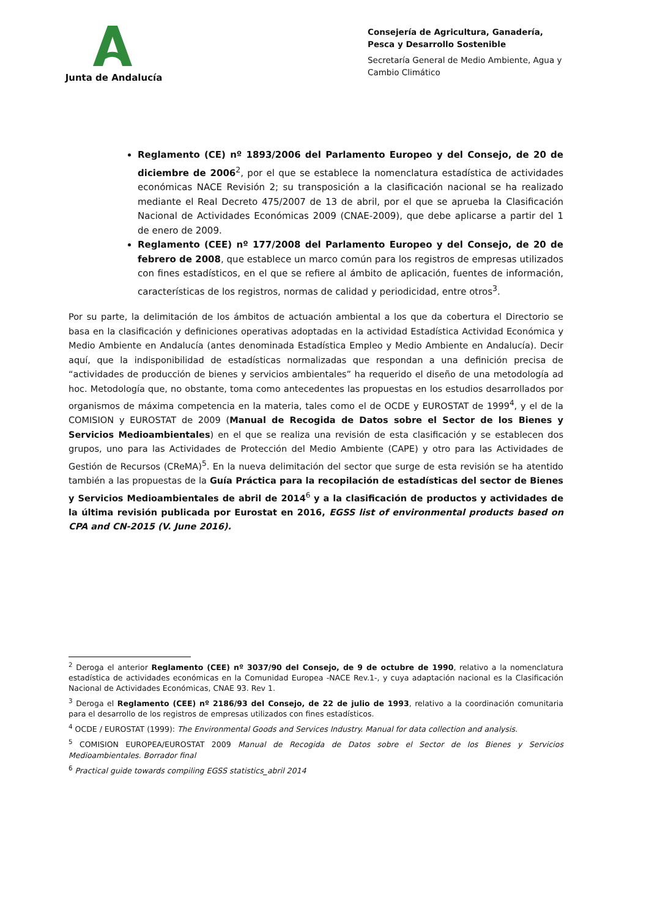Junta de Andalucía
Consejería de Agricultura, Ganadería, Pesca y Desarrollo Sostenible
Secretaría General de Medio Ambiente, Agua y Cambio Climático
Reglamento (CE) nº 1893/2006 del Parlamento Europeo y del Consejo, de 20 de diciembre de 2006<sup>2</sup>, por el que se establece la nomenclatura estadística de actividades económicas NACE Revisión 2; su transposición a la clasificación nacional se ha realizado mediante el Real Decreto 475/2007 de 13 de abril, por el que se aprueba la Clasificación Nacional de Actividades Económicas 2009 (CNAE-2009), que debe aplicarse a partir del 1 de enero de 2009.
Reglamento (CEE) nº 177/2008 del Parlamento Europeo y del Consejo, de 20 de febrero de 2008, que establece un marco común para los registros de empresas utilizados con fines estadísticos, en el que se refiere al ámbito de aplicación, fuentes de información, características de los registros, normas de calidad y periodicidad, entre otros<sup>3</sup>.
Por su parte, la delimitación de los ámbitos de actuación ambiental a los que da cobertura el Directorio se basa en la clasificación y definiciones operativas adoptadas en la actividad Estadística Actividad Económica y Medio Ambiente en Andalucía (antes denominada Estadística Empleo y Medio Ambiente en Andalucía). Decir aquí, que la indisponibilidad de estadísticas normalizadas que respondan a una definición precisa de “actividades de producción de bienes y servicios ambientales” ha requerido el diseño de una metodología ad hoc. Metodología que, no obstante, toma como antecedentes las propuestas en los estudios desarrollados por organismos de máxima competencia en la materia, tales como el de OCDE y EUROSTAT de 1999<sup>4</sup>, y el de la COMISION y EUROSTAT de 2009 (Manual de Recogida de Datos sobre el Sector de los Bienes y Servicios Medioambientales) en el que se realiza una revisión de esta clasificación y se establecen dos grupos, uno para las Actividades de Protección del Medio Ambiente (CAPE) y otro para las Actividades de Gestión de Recursos (CReMA)<sup>5</sup>. En la nueva delimitación del sector que surge de esta revisión se ha atentido también a las propuestas de la Guía Práctica para la recopilación de estadísticas del sector de Bienes y Servicios Medioambientales de abril de 2014<sup>6</sup> y a la clasificación de productos y actividades de la última revisión publicada por Eurostat en 2016, EGSS list of environmental products based on CPA and CN-2015 (V. June 2016).
<sup>2</sup> Deroga el anterior Reglamento (CEE) nº 3037/90 del Consejo, de 9 de octubre de 1990, relativo a la nomenclatura estadística de actividades económicas en la Comunidad Europea -NACE Rev.1-, y cuya adaptación nacional es la Clasificación Nacional de Actividades Económicas, CNAE 93. Rev 1.
<sup>3</sup> Deroga el Reglamento (CEE) nº 2186/93 del Consejo, de 22 de julio de 1993, relativo a la coordinación comunitaria para el desarrollo de los registros de empresas utilizados con fines estadísticos.
<sup>4</sup> OCDE / EUROSTAT (1999): The Environmental Goods and Services Industry. Manual for data collection and analysis.
<sup>5</sup> COMISION EUROPEA/EUROSTAT 2009 Manual de Recogida de Datos sobre el Sector de los Bienes y Servicios Medioambientales. Borrador final
<sup>6</sup> Practical guide towards compiling EGSS statistics_abril 2014